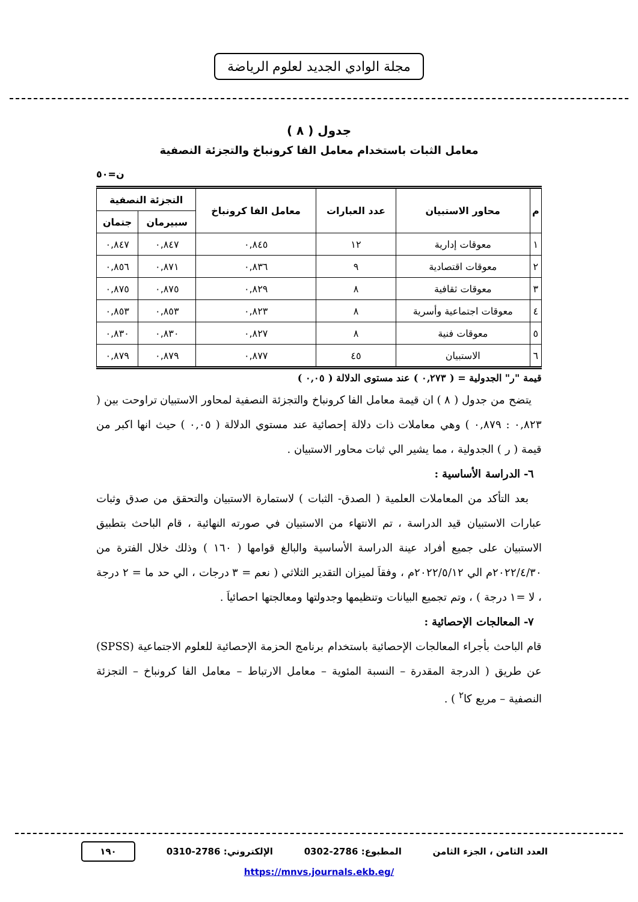مجلة الوادي الجديد لعلوم الرياضة
جدول ( ٨ )
معامل الثبات باستخدام معامل الفا كرونباخ والتجزئة النصفية
ن=٥٠
| م | محاور الاستبيان | عدد العبارات | معامل الفا كرونباخ | التجزئة النصفية | |
| --- | --- | --- | --- | --- | --- |
| | | | | سبيرمان | جتمان |
| ١ | معوقات إدارية | ١٢ | ٠,٨٤٥ | ٠,٨٤٧ | ٠,٨٤٧ |
| ٢ | معوقات اقتصادية | ٩ | ٠,٨٣٦ | ٠,٨٧١ | ٠,٨٥٦ |
| ٣ | معوقات ثقافية | ٨ | ٠,٨٢٩ | ٠,٨٧٥ | ٠,٨٧٥ |
| ٤ | معوقات اجتماعية وأسرية | ٨ | ٠,٨٢٣ | ٠,٨٥٣ | ٠,٨٥٣ |
| ٥ | معوقات فنية | ٨ | ٠,٨٢٧ | ٠,٨٣٠ | ٠,٨٣٠ |
| ٦ | الاستبيان | ٤٥ | ٠,٨٧٧ | ٠,٨٧٩ | ٠,٨٧٩ |
قيمة "ر" الجدولية = ( ٠,٢٧٣ ) عند مستوى الدلالة ( ٠,٠٥ )
يتضح من جدول ( ٨ ) ان قيمة معامل الفا كرونباخ والتجزئة النصفية لمحاور الاستبيان تراوحت بين ( ٠,٨٢٣ : ٠,٨٧٩ ) وهي معاملات ذات دلالة إحصائية عند مستوي الدلالة ( ٠,٠٥ ) حيث انها اكبر من قيمة ( ر ) الجدولية ، مما يشير الي ثبات محاور الاستبيان .
٦- الدراسة الأساسية :
بعد التأكد من المعاملات العلمية ( الصدق- الثبات ) لاستمارة الاستبيان والتحقق من صدق وثبات عبارات الاستبيان قيد الدراسة ، تم الانتهاء من الاستبيان في صورته النهائية ، قام الباحث بتطبيق الاستبيان على جميع أفراد عينة الدراسة الأساسية والبالغ قوامها ( ١٦٠ ) وذلك خلال الفترة من ٢٠٢٢/٤/٣٠م الي ٢٠٢٢/٥/١٢م ، وفقاَ لميزان التقدير الثلاثي ( نعم = ٣ درجات ، الي حد ما = ٢ درجة ، لا =١ درجة ) ، وتم تجميع البيانات وتنظيمها وجدولتها ومعالجتها احصائياَ .
٧- المعالجات الإحصائية :
قام الباحث بأجراء المعالجات الإحصائية باستخدام برنامج الحزمة الإحصائية للعلوم الاجتماعية (SPSS) عن طريق ( الدرجة المقدرة – النسبة المئوية – معامل الارتباط – معامل الفا كرونباخ – التجزئة النصفية – مربع كا<sup>٢</sup> ) .
العدد الثامن ، الجزء الثامن المطبوع: 2786-0302 الإلكتروني: 2786-0310 ١٩٠
https://mnvs.journals.ekb.eg/